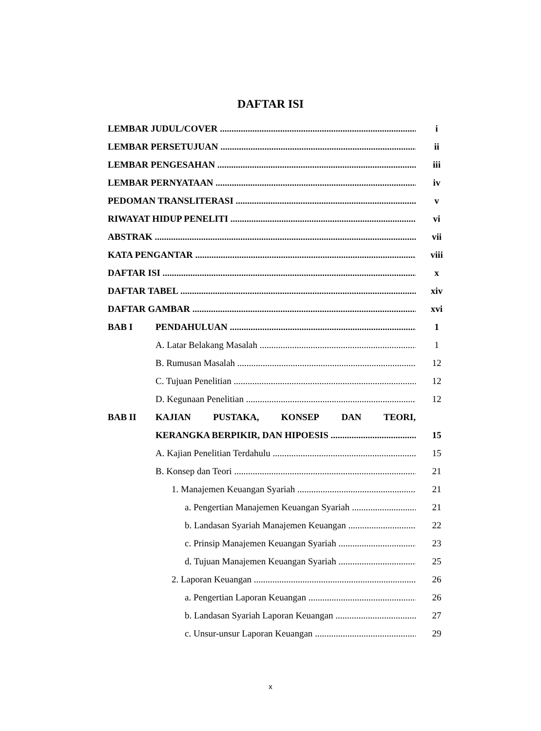DAFTAR ISI
LEMBAR JUDUL/COVER i
LEMBAR PERSETUJUAN ii
LEMBAR PENGESAHAN iii
LEMBAR PERNYATAAN iv
PEDOMAN TRANSLITERASI v
RIWAYAT HIDUP PENELITI vi
ABSTRAK vii
KATA PENGANTAR viii
DAFTAR ISI x
DAFTAR TABEL xiv
DAFTAR GAMBAR xvi
BAB I PENDAHULUAN 1
A. Latar Belakang Masalah 1
B. Rumusan Masalah 12
C. Tujuan Penelitian 12
D. Kegunaan Penelitian 12
BAB II KAJIAN PUSTAKA, KONSEP DAN TEORI,
KERANGKA BERPIKIR, DAN HIPOESIS 15
A. Kajian Penelitian Terdahulu 15
B. Konsep dan Teori 21
1. Manajemen Keuangan Syariah 21
a. Pengertian Manajemen Keuangan Syariah 21
b. Landasan Syariah Manajemen Keuangan 22
c. Prinsip Manajemen Keuangan Syariah 23
d. Tujuan Manajemen Keuangan Syariah 25
2. Laporan Keuangan 26
a. Pengertian Laporan Keuangan 26
b. Landasan Syariah Laporan Keuangan 27
c. Unsur-unsur Laporan Keuangan 29
x